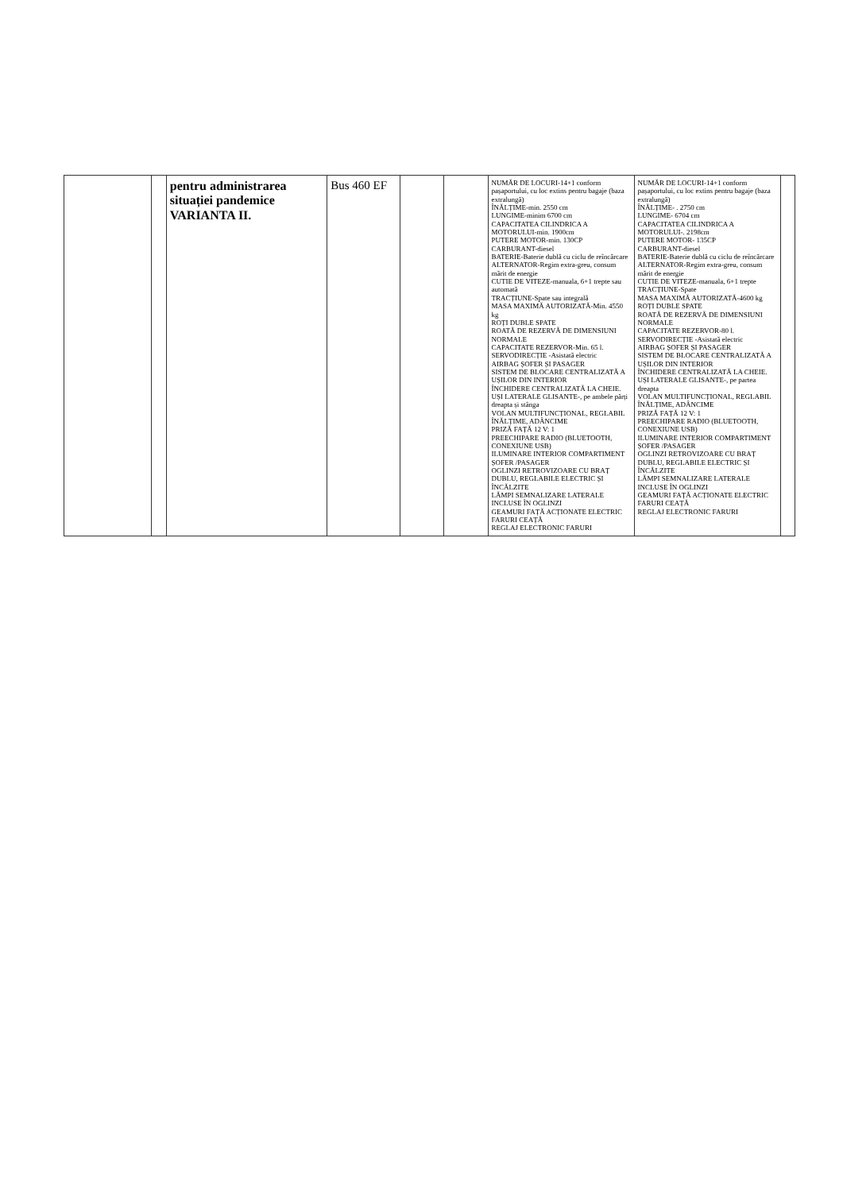| | | pentru administrarea situației pandemice VARIANTA II. | Bus 460 EF | | | NUMĂR DE LOCURI-14+1 conform pașaportului, cu loc extins pentru bagaje (baza extralungă) ÎNĂLȚIME-min. 2550 cm LUNGIME-minim 6700 cm CAPACITATEA CILINDRICA A MOTORULUI-min. 1900cm PUTERE MOTOR-min. 130CP CARBURANT-diesel BATERIE-Baterie dublă cu ciclu de reîncărcare ALTERNATOR-Regim extra-greu, consum mărit de energie CUTIE DE VITEZE-manuala, 6+1 trepte sau automată TRACȚIUNE-Spate sau integrală MASA MAXIMĂ AUTORIZATĂ-Min. 4550 kg ROȚI DUBLE SPATE ROATĂ DE REZERVĂ DE DIMENSIUNI NORMALE CAPACITATE REZERVOR-Min. 65 l. SERVODIRECȚIE -Asistată electric AIRBAG ȘOFER ȘI PASAGER SISTEM DE BLOCARE CENTRALIZATĂ A UȘILOR DIN INTERIOR ÎNCHIDERE CENTRALIZATĂ LA CHEIE. UȘI LATERALE GLISANTE-, pe ambele părți dreapta și stânga VOLAN MULTIFUNCȚIONAL, REGLABIL ÎNĂLȚIME, ADÂNCIME PRIZĂ FAȚĂ 12 V: 1 PREECHIPARE RADIO (BLUETOOTH, CONEXIUNE USB) ILUMINARE INTERIOR COMPARTIMENT ȘOFER /PASAGER OGLINZI RETROVIZOARE CU BRAȚ DUBLU, REGLABILE ELECTRIC ȘI ÎNCĂLZITE LĂMPI SEMNALIZARE LATERALE INCLUSE ÎN OGLINZI GEAMURI FAȚĂ ACȚIONATE ELECTRIC FARURI CEAȚĂ REGLAJ ELECTRONIC FARURI | NUMĂR DE LOCURI-14+1 conform pașaportului, cu loc extins pentru bagaje (baza extralungă) ÎNĂLȚIME- . 2750 cm LUNGIME- 6704 cm CAPACITATEA CILINDRICA A MOTORULUI-. 2198cm PUTERE MOTOR- 135CP CARBURANT-diesel BATERIE-Baterie dublă cu ciclu de reîncărcare ALTERNATOR-Regim extra-greu, consum mărit de energie CUTIE DE VITEZE-manuala, 6+1 trepte TRACȚIUNE-Spate MASA MAXIMĂ AUTORIZATĂ-4600 kg ROȚI DUBLE SPATE ROATĂ DE REZERVĂ DE DIMENSIUNI NORMALE CAPACITATE REZERVOR-80 l. SERVODIRECȚIE -Asistată electric AIRBAG ȘOFER ȘI PASAGER SISTEM DE BLOCARE CENTRALIZATĂ A UȘILOR DIN INTERIOR ÎNCHIDERE CENTRALIZATĂ LA CHEIE. UȘI LATERALE GLISANTE-, pe partea dreapta VOLAN MULTIFUNCȚIONAL, REGLABIL ÎNĂLȚIME, ADÂNCIME PRIZĂ FAȚĂ 12 V: 1 PREECHIPARE RADIO (BLUETOOTH, CONEXIUNE USB) ILUMINARE INTERIOR COMPARTIMENT ȘOFER /PASAGER OGLINZI RETROVIZOARE CU BRAȚ DUBLU, REGLABILE ELECTRIC ȘI ÎNCĂLZITE LĂMPI SEMNALIZARE LATERALE INCLUSE ÎN OGLINZI GEAMURI FAȚĂ ACȚIONATE ELECTRIC FARURI CEAȚĂ REGLAJ ELECTRONIC FARURI | |